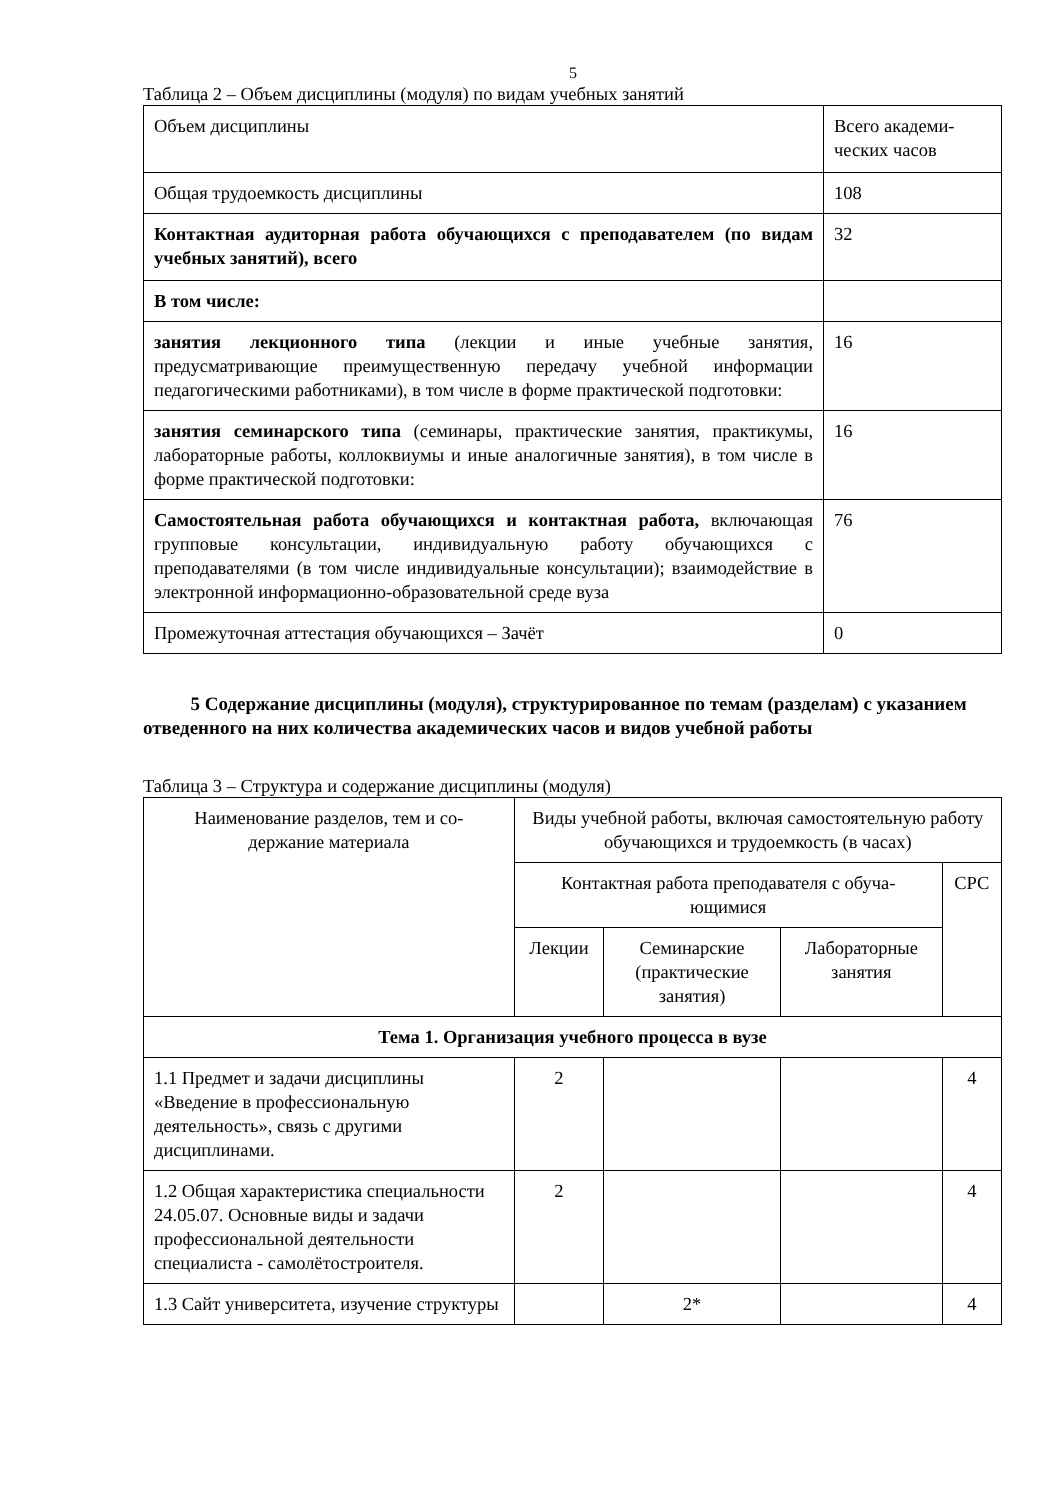5
Таблица 2 – Объем дисциплины (модуля) по видам учебных занятий
| Объем дисциплины | Всего академи- ческих часов |
| Общая трудоемкость дисциплины | 108 |
| Контактная аудиторная работа обучающихся с преподавателем (по видам учебных занятий), всего | 32 |
| В том числе: | |
| занятия лекционного типа (лекции и иные учебные занятия, предусматривающие преимущественную передачу учебной информации педагогическими работниками), в том числе в форме практической подготовки: | 16 |
| занятия семинарского типа (семинары, практические занятия, практикумы, лабораторные работы, коллоквиумы и иные аналогичные занятия), в том числе в форме практической подготовки: | 16 |
| Самостоятельная работа обучающихся и контактная работа, включающая групповые консультации, индивидуальную работу обучающихся с преподавателями (в том числе индивидуальные консультации); взаимодействие в электронной информационно-образовательной среде вуза | 76 |
| Промежуточная аттестация обучающихся – Зачёт | 0 |
5 Содержание дисциплины (модуля), структурированное по темам (разделам) с указанием отведенного на них количества академических часов и видов учебной работы
Таблица 3 – Структура и содержание дисциплины (модуля)
| Наименование разделов, тем и со- держание материала | Виды учебной работы, включая самостоятельную работу обучающихся и трудоемкость (в часах) | | | |
| | Контактная работа преподавателя с обуча- ющимися | | | СРС |
| | Лекции | Семинарские (практические занятия) | Лабораторные занятия | |
| Тема 1. Организация учебного процесса в вузе | | | | |
| 1.1 Предмет и задачи дисциплины «Введение в профессиональную деятельность», связь с другими дисциплинами. | 2 | | | 4 |
| 1.2 Общая характеристика специальности 24.05.07. Основные виды и задачи профессиональной деятельности специалиста - самолётостроителя. | 2 | | | 4 |
| 1.3 Сайт университета, изучение структуры | | 2* | | 4 |